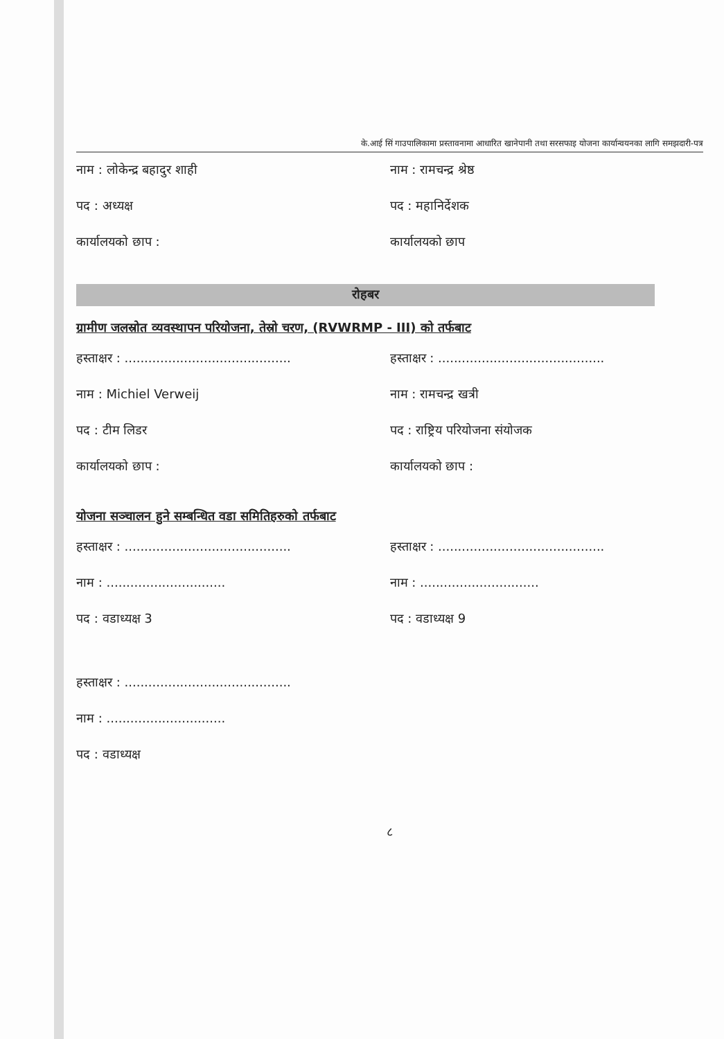के.आई सिं गाउपालिकामा प्रस्तावनामा आधारित खानेपानी तथा सरसफाइ योजना कार्यान्वयनका लागि समझदारी-पत्र
नाम : लोकेन्द्र बहादुर शाही
पद : अध्यक्ष
कार्यालयको छाप :
नाम : रामचन्द्र श्रेष्ठ
पद : महानिर्देशक
कार्यालयको छाप
रोहबर
ग्रामीण जलस्रोत व्यवस्थापन परियोजना, तेस्रो चरण, (RVWRMP - III) को तर्फबाट
हस्ताक्षर : ..........................................
नाम : Michiel Verweij
पद : टीम लिडर
कार्यालयको छाप :
हस्ताक्षर : ..........................................
नाम : रामचन्द्र खत्री
पद : राष्ट्रिय परियोजना संयोजक
कार्यालयको छाप :
योजना सञ्चालन हुने सम्बन्धित वडा समितिहरुको तर्फबाट
हस्ताक्षर : ..........................................
नाम : ..............................
पद : वडाध्यक्ष 3
हस्ताक्षर : ..........................................
नाम : ..............................
पद : वडाध्यक्ष 9
हस्ताक्षर : ..........................................
नाम : ..............................
पद : वडाध्यक्ष
८